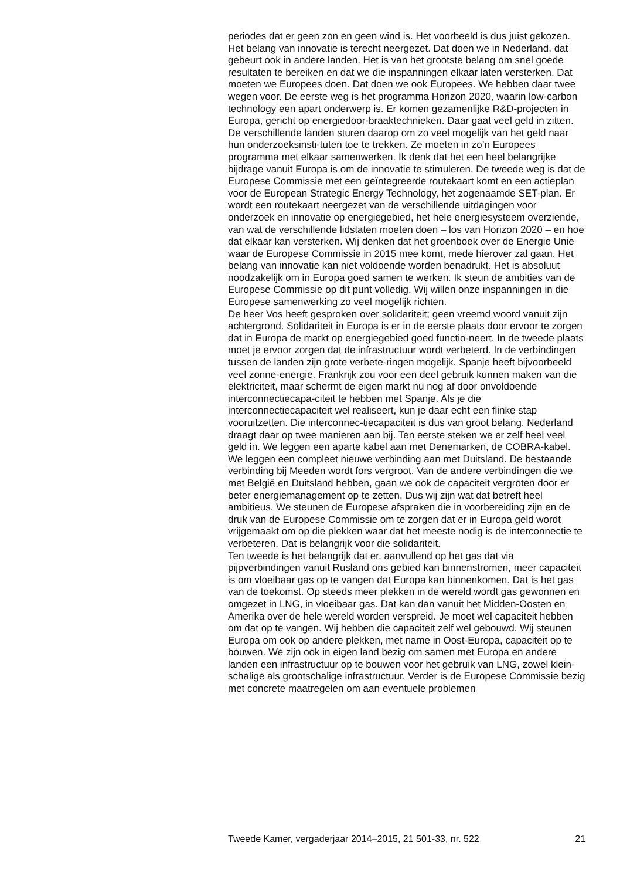periodes dat er geen zon en geen wind is. Het voorbeeld is dus juist gekozen.
Het belang van innovatie is terecht neergezet. Dat doen we in Nederland, dat gebeurt ook in andere landen. Het is van het grootste belang om snel goede resultaten te bereiken en dat we die inspanningen elkaar laten versterken. Dat moeten we Europees doen. Dat doen we ook Europees. We hebben daar twee wegen voor. De eerste weg is het programma Horizon 2020, waarin low-carbon technology een apart onderwerp is. Er komen gezamenlijke R&D-projecten in Europa, gericht op energiedoor-braaktechnieken. Daar gaat veel geld in zitten. De verschillende landen sturen daarop om zo veel mogelijk van het geld naar hun onderzoeksinsti-tuten toe te trekken. Ze moeten in zo’n Europees programma met elkaar samenwerken. Ik denk dat het een heel belangrijke bijdrage vanuit Europa is om de innovatie te stimuleren. De tweede weg is dat de Europese Commissie met een geïntegreerde routekaart komt en een actieplan voor de European Strategic Energy Technology, het zogenaamde SET-plan. Er wordt een routekaart neergezet van de verschillende uitdagingen voor onderzoek en innovatie op energiegebied, het hele energiesysteem overziende, van wat de verschillende lidstaten moeten doen – los van Horizon 2020 – en hoe dat elkaar kan versterken. Wij denken dat het groenboek over de Energie Unie waar de Europese Commissie in 2015 mee komt, mede hierover zal gaan. Het belang van innovatie kan niet voldoende worden benadrukt. Het is absoluut noodzakelijk om in Europa goed samen te werken. Ik steun de ambities van de Europese Commissie op dit punt volledig. Wij willen onze inspanningen in die Europese samenwerking zo veel mogelijk richten.
De heer Vos heeft gesproken over solidariteit; geen vreemd woord vanuit zijn achtergrond. Solidariteit in Europa is er in de eerste plaats door ervoor te zorgen dat in Europa de markt op energiegebied goed functio-neert. In de tweede plaats moet je ervoor zorgen dat de infrastructuur wordt verbeterd. In de verbindingen tussen de landen zijn grote verbete-ringen mogelijk. Spanje heeft bijvoorbeeld veel zonne-energie. Frankrijk zou voor een deel gebruik kunnen maken van die elektriciteit, maar schermt de eigen markt nu nog af door onvoldoende interconnectiecapa-citeit te hebben met Spanje. Als je die interconnectiecapaciteit wel realiseert, kun je daar echt een flinke stap vooruitzetten. Die interconnec-tiecapaciteit is dus van groot belang. Nederland draagt daar op twee manieren aan bij. Ten eerste steken we er zelf heel veel geld in. We leggen een aparte kabel aan met Denemarken, de COBRA-kabel. We leggen een compleet nieuwe verbinding aan met Duitsland. De bestaande verbinding bij Meeden wordt fors vergroot. Van de andere verbindingen die we met België en Duitsland hebben, gaan we ook de capaciteit vergroten door er beter energiemanagement op te zetten. Dus wij zijn wat dat betreft heel ambitieus. We steunen de Europese afspraken die in voorbereiding zijn en de druk van de Europese Commissie om te zorgen dat er in Europa geld wordt vrijgemaakt om op die plekken waar dat het meeste nodig is de interconnectie te verbeteren. Dat is belangrijk voor die solidariteit.
Ten tweede is het belangrijk dat er, aanvullend op het gas dat via pijpverbindingen vanuit Rusland ons gebied kan binnenstromen, meer capaciteit is om vloeibaar gas op te vangen dat Europa kan binnenkomen. Dat is het gas van de toekomst. Op steeds meer plekken in de wereld wordt gas gewonnen en omgezet in LNG, in vloeibaar gas. Dat kan dan vanuit het Midden-Oosten en Amerika over de hele wereld worden verspreid. Je moet wel capaciteit hebben om dat op te vangen. Wij hebben die capaciteit zelf wel gebouwd. Wij steunen Europa om ook op andere plekken, met name in Oost-Europa, capaciteit op te bouwen. We zijn ook in eigen land bezig om samen met Europa en andere landen een infrastructuur op te bouwen voor het gebruik van LNG, zowel klein-schalige als grootschalige infrastructuur. Verder is de Europese Commissie bezig met concrete maatregelen om aan eventuele problemen
Tweede Kamer, vergaderjaar 2014–2015, 21 501-33, nr. 522 21